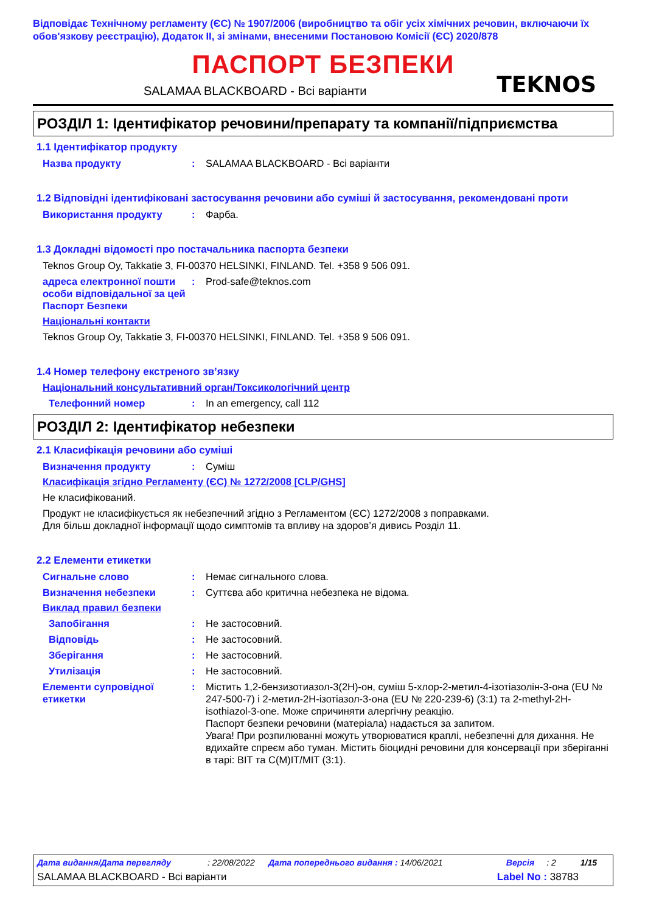Відповідає Технічному регламенту (ЄС) № 1907/2006 (виробництво та обіг усіх хімічних речовин, включаючи їх обов'язкову реєстрацію), Додаток II, зі змінами, внесеними Постановою Комісії (ЄС) 2020/878
ПАСПОРТ БЕЗПЕКИ
TEKNOS
SALAMAA BLACKBOARD - Всі варіанти
РОЗДІЛ 1: Ідентифікатор речовини/препарату та компанії/підприємства
1.1 Ідентифікатор продукту
Назва продукту : SALAMAA BLACKBOARD - Всі варіанти
1.2 Відповідні ідентифіковані застосування речовини або суміші й застосування, рекомендовані проти
Використання продукту : Фарба.
1.3 Докладні відомості про постачальника паспорта безпеки
Teknos Group Oy, Takkatie 3, FI-00370 HELSINKI, FINLAND. Tel. +358 9 506 091.
адреса електронної пошти особи відповідальної за цей Паспорт Безпеки
: Prod-safe@teknos.com
Національні контакти
Teknos Group Oy, Takkatie 3, FI-00370 HELSINKI, FINLAND. Tel. +358 9 506 091.
1.4 Номер телефону екстреного зв’язку
Національний консультативний орган/Токсикологічний центр
Телефонний номер : In an emergency, call 112
РОЗДІЛ 2: Ідентифікатор небезпеки
2.1 Класифікація речовини або суміші
Визначення продукту : Суміш
Класифікація згідно Регламенту (ЄС) № 1272/2008 [CLP/GHS]
Не класифікований.
Продукт не класифікується як небезпечний згідно з Регламентом (ЄС) 1272/2008 з поправками.
Для більш докладної інформації щодо симптомів та впливу на здоров’я дивись Розділ 11.
2.2 Елементи етикетки
Сигнальне слово : Немає сигнального слова.
Визначення небезпеки : Суттєва або критична небезпека не відома.
Виклад правил безпеки
Запобігання : Не застосовний.
Відповідь : Не застосовний.
Зберігання : Не застосовний.
Утилізація : Не застосовний.
Елементи супровідної етикетки
: Містить 1,2-бензизотиазол-3(2H)-он, суміш 5-хлор-2-метил-4-ізотіазолін-3-она (EU № 247-500-7) і 2-метил-2H-ізотіазол-3-она (EU № 220-239-6) (3:1) та 2-methyl-2H-isothiazol-3-one. Може спричиняти алергічну реакцію.
Паспорт безпеки речовини (матеріала) надається за запитом.
Увага! При розпилюванні можуть утворюватися краплі, небезпечні для дихання. Не вдихайте спреєм або туман. Містить біоцидні речовини для консервації при зберіганні в тарі: BIT та C(M)IT/MIT (3:1).
Дата видання/Дата перегляду: 22/08/2022 Дата попереднього видання : 14/06/2021 Версія: 2 1/15
SALAMAA BLACKBOARD - Всі варіанти Label No : 38783